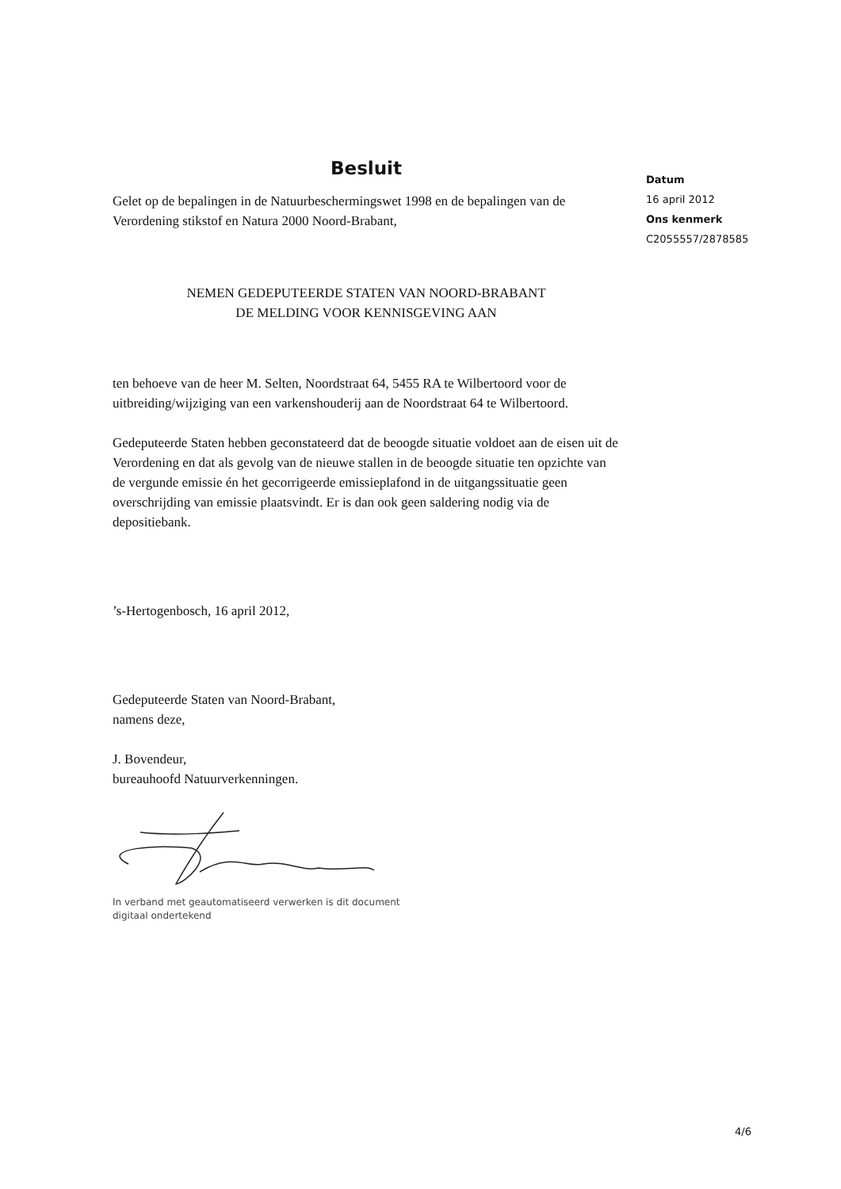Besluit
Gelet op de bepalingen in de Natuurbeschermingswet 1998 en de bepalingen van de Verordening stikstof en Natura 2000 Noord-Brabant,
NEMEN GEDEPUTEERDE STATEN VAN NOORD-BRABANT
DE MELDING VOOR KENNISGEVING AAN
ten behoeve van de heer M. Selten, Noordstraat 64, 5455 RA te Wilbertoord voor de uitbreiding/wijziging van een varkenshouderij aan de Noordstraat 64 te Wilbertoord.
Gedeputeerde Staten hebben geconstateerd dat de beoogde situatie voldoet aan de eisen uit de Verordening en dat als gevolg van de nieuwe stallen in de beoogde situatie ten opzichte van de vergunde emissie én het gecorrigeerde emissieplafond in de uitgangssituatie geen overschrijding van emissie plaatsvindt. Er is dan ook geen saldering nodig via de depositiebank.
’s-Hertogenbosch, 16 april 2012,
Gedeputeerde Staten van Noord-Brabant,
namens deze,
J. Bovendeur,
bureauhoofd Natuurverkenningen.
In verband met geautomatiseerd verwerken is dit document
digitaal ondertekend
Datum
16 april 2012
Ons kenmerk
C2055557/2878585
4/6